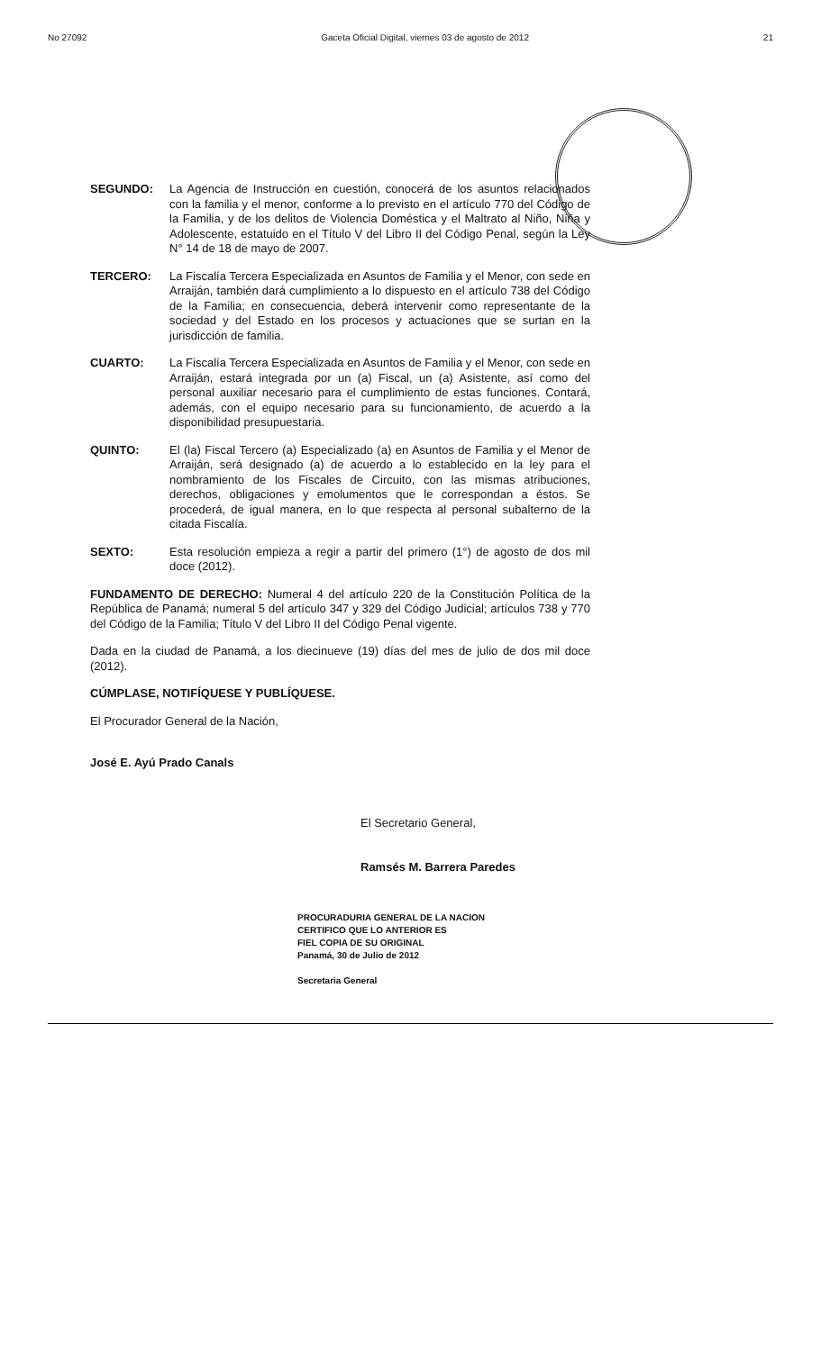No 27092 Gaceta Oficial Digital, viernes 03 de agosto de 2012 21
SEGUNDO: La Agencia de Instrucción en cuestión, conocerá de los asuntos relacionados con la familia y el menor, conforme a lo previsto en el artículo 770 del Código de la Familia, y de los delitos de Violencia Doméstica y el Maltrato al Niño, Niña y Adolescente, estatuido en el Título V del Libro II del Código Penal, según la Ley N° 14 de 18 de mayo de 2007.
TERCERO: La Fiscalía Tercera Especializada en Asuntos de Familia y el Menor, con sede en Arraiján, también dará cumplimiento a lo dispuesto en el artículo 738 del Código de la Familia; en consecuencia, deberá intervenir como representante de la sociedad y del Estado en los procesos y actuaciones que se surtan en la jurisdicción de familia.
CUARTO: La Fiscalía Tercera Especializada en Asuntos de Familia y el Menor, con sede en Arraiján, estará integrada por un (a) Fiscal, un (a) Asistente, así como del personal auxiliar necesario para el cumplimiento de estas funciones. Contará, además, con el equipo necesario para su funcionamiento, de acuerdo a la disponibilidad presupuestaria.
QUINTO: El (la) Fiscal Tercero (a) Especializado (a) en Asuntos de Familia y el Menor de Arraiján, será designado (a) de acuerdo a lo establecido en la ley para el nombramiento de los Fiscales de Circuito, con las mismas atribuciones, derechos, obligaciones y emolumentos que le correspondan a éstos. Se procederá, de igual manera, en lo que respecta al personal subalterno de la citada Fiscalía.
SEXTO: Esta resolución empieza a regir a partir del primero (1°) de agosto de dos mil doce (2012).
FUNDAMENTO DE DERECHO: Numeral 4 del artículo 220 de la Constitución Política de la República de Panamá; numeral 5 del artículo 347 y 329 del Código Judicial; artículos 738 y 770 del Código de la Familia; Título V del Libro II del Código Penal vigente.
Dada en la ciudad de Panamá, a los diecinueve (19) días del mes de julio de dos mil doce (2012).
CÚMPLASE, NOTIFÍQUESE Y PUBLÍQUESE.
El Procurador General de la Nación,
José E. Ayú Prado Canals
El Secretario General,
Ramsés M. Barrera Paredes
PROCURADURIA GENERAL DE LA NACION
CERTIFICO QUE LO ANTERIOR ES
FIEL COPIA DE SU ORIGINAL
Panamá, 30 de Julio de 2012
Secretaria General